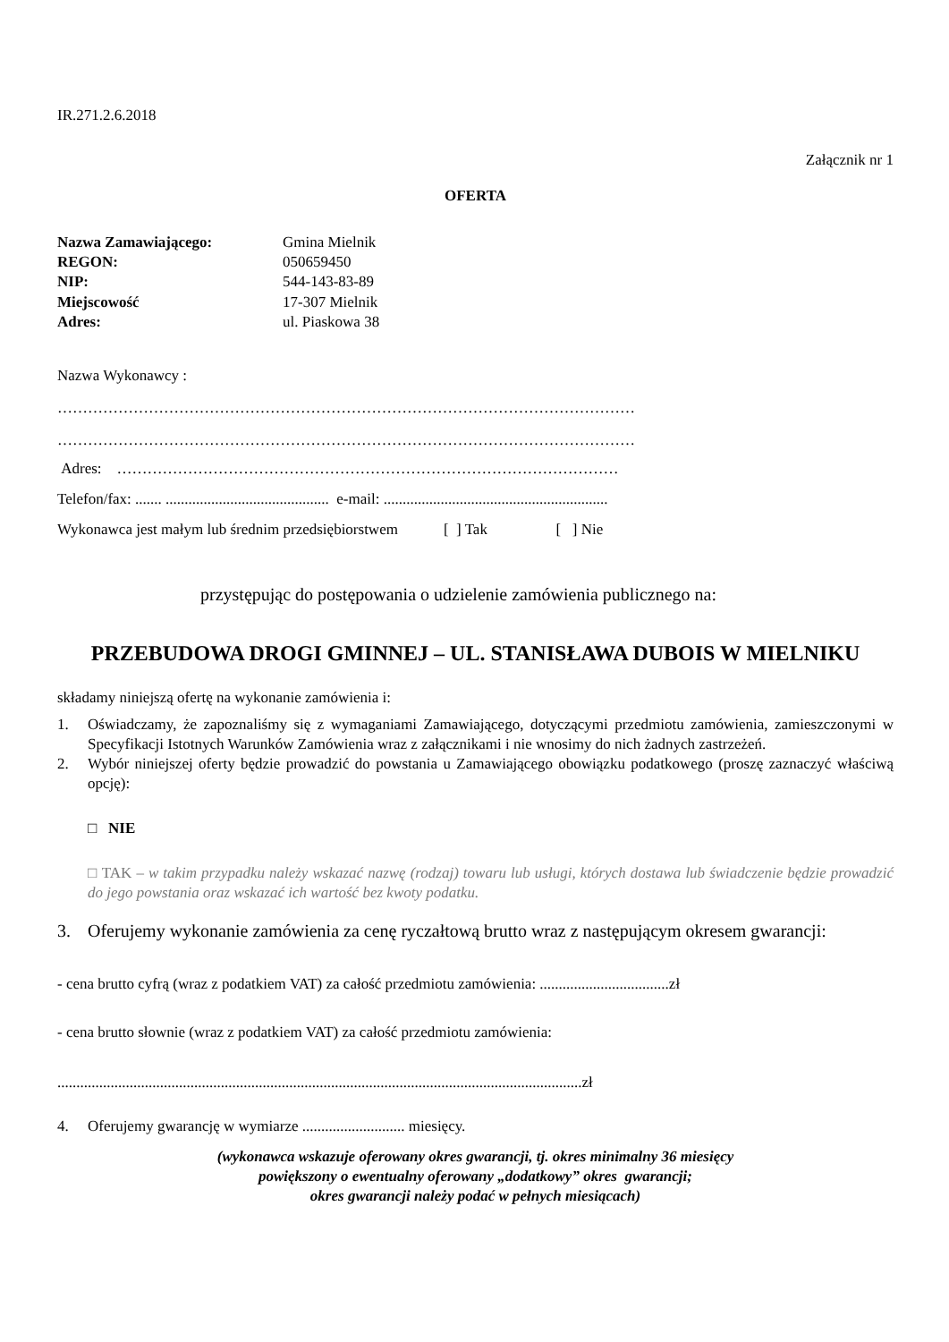IR.271.2.6.2018
Załącznik nr 1
OFERTA
| Nazwa Zamawiającego: | Gmina Mielnik |
| REGON: | 050659450 |
| NIP: | 544-143-83-89 |
| Miejscowość | 17-307 Mielnik |
| Adres: | ul. Piaskowa 38 |
Nazwa Wykonawcy :
……………………………………………………………………………………………………
……………………………………………………………………………………………………
Adres: ………………………………………………………………………………………
Telefon/fax: ....... ........................................... e-mail: ...........................................................
Wykonawca jest małym lub średnim przedsiębiorstwem [ ] Tak [ ] Nie
przystępując do postępowania o udzielenie zamówienia publicznego na:
PRZEBUDOWA DROGI GMINNEJ – UL. STANISŁAWA DUBOIS W MIELNIKU
składamy niniejszą ofertę na wykonanie zamówienia i:
1. Oświadczamy, że zapoznaliśmy się z wymaganiami Zamawiającego, dotyczącymi przedmiotu zamówienia, zamieszczonymi w Specyfikacji Istotnych Warunków Zamówienia wraz z załącznikami i nie wnosimy do nich żadnych zastrzeżeń.
2. Wybór niniejszej oferty będzie prowadzić do powstania u Zamawiającego obowiązku podatkowego (proszę zaznaczyć właściwą opcję):
□ NIE
□ TAK – w takim przypadku należy wskazać nazwę (rodzaj) towaru lub usługi, których dostawa lub świadczenie będzie prowadzić do jego powstania oraz wskazać ich wartość bez kwoty podatku.
3. Oferujemy wykonanie zamówienia za cenę ryczałtową brutto wraz z następującym okresem gwarancji:
- cena brutto cyfrą (wraz z podatkiem VAT) za całość przedmiotu zamówienia: ..................................zł
- cena brutto słownie (wraz z podatkiem VAT) za całość przedmiotu zamówienia:
..........................................................................................................................................zł
4. Oferujemy gwarancję w wymiarze ........................... miesięcy.
(wykonawca wskazuje oferowany okres gwarancji, tj. okres minimalny 36 miesięcy
powiększony o ewentualny oferowany „dodatkowy” okres gwarancji;
okres gwarancji należy podać w pełnych miesiącach)